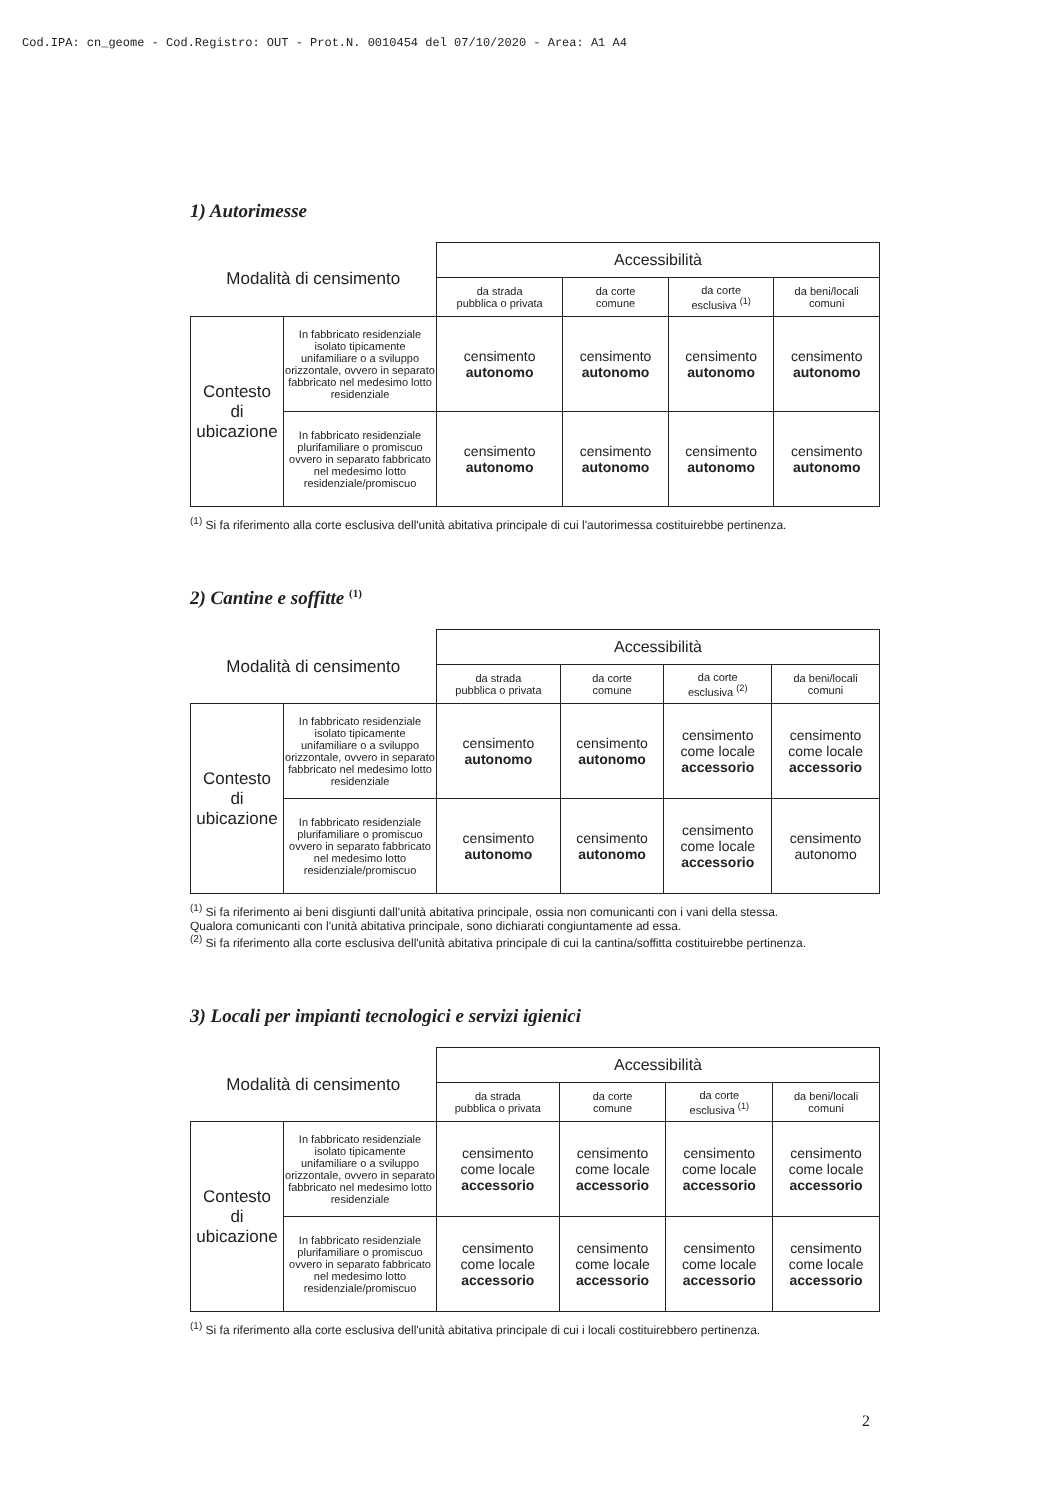Cod.IPA: cn_geome - Cod.Registro: OUT - Prot.N. 0010454 del 07/10/2020 - Area: A1 A4
1) Autorimesse
| Modalità di censimento | | Accessibilità | | | |
| --- | --- | --- | --- | --- | --- |
| | | da strada pubblica o privata | da corte comune | da corte esclusiva <sup>(1)</sup> | da beni/locali comuni |
| Contesto di ubicazione | In fabbricato residenziale isolato tipicamente unifamiliare o a sviluppo orizzontale, ovvero in separato fabbricato nel medesimo lotto residenziale | censimento autonomo | censimento autonomo | censimento autonomo | censimento autonomo |
| | In fabbricato residenziale plurifamiliare o promiscuo ovvero in separato fabbricato nel medesimo lotto residenziale/promiscuo | censimento autonomo | censimento autonomo | censimento autonomo | censimento autonomo |
<sup>(1)</sup> Si fa riferimento alla corte esclusiva dell'unità abitativa principale di cui l'autorimessa costituirebbe pertinenza.
2) Cantine e soffitte <sup>(1)</sup>
| Modalità di censimento | | Accessibilità | | | |
| --- | --- | --- | --- | --- | --- |
| | | da strada pubblica o privata | da corte comune | da corte esclusiva <sup>(2)</sup> | da beni/locali comuni |
| Contesto di ubicazione | In fabbricato residenziale isolato tipicamente unifamiliare o a sviluppo orizzontale, ovvero in separato fabbricato nel medesimo lotto residenziale | censimento autonomo | censimento autonomo | censimento come locale accessorio | censimento come locale accessorio |
| | In fabbricato residenziale plurifamiliare o promiscuo ovvero in separato fabbricato nel medesimo lotto residenziale/promiscuo | censimento autonomo | censimento autonomo | censimento come locale accessorio | censimento autonomo |
<sup>(1)</sup> Si fa riferimento ai beni disgiunti dall'unità abitativa principale, ossia non comunicanti con i vani della stessa.
Qualora comunicanti con l'unità abitativa principale, sono dichiarati congiuntamente ad essa.
<sup>(2)</sup> Si fa riferimento alla corte esclusiva dell'unità abitativa principale di cui la cantina/soffitta costituirebbe pertinenza.
3) Locali per impianti tecnologici e servizi igienici
| Modalità di censimento | | Accessibilità | | | |
| --- | --- | --- | --- | --- | --- |
| | | da strada pubblica o privata | da corte comune | da corte esclusiva <sup>(1)</sup> | da beni/locali comuni |
| Contesto di ubicazione | In fabbricato residenziale isolato tipicamente unifamiliare o a sviluppo orizzontale, ovvero in separato fabbricato nel medesimo lotto residenziale | censimento come locale accessorio | censimento come locale accessorio | censimento come locale accessorio | censimento come locale accessorio |
| | In fabbricato residenziale plurifamiliare o promiscuo ovvero in separato fabbricato nel medesimo lotto residenziale/promiscuo | censimento come locale accessorio | censimento come locale accessorio | censimento come locale accessorio | censimento come locale accessorio |
<sup>(1)</sup> Si fa riferimento alla corte esclusiva dell'unità abitativa principale di cui i locali costituirebbero pertinenza.
2